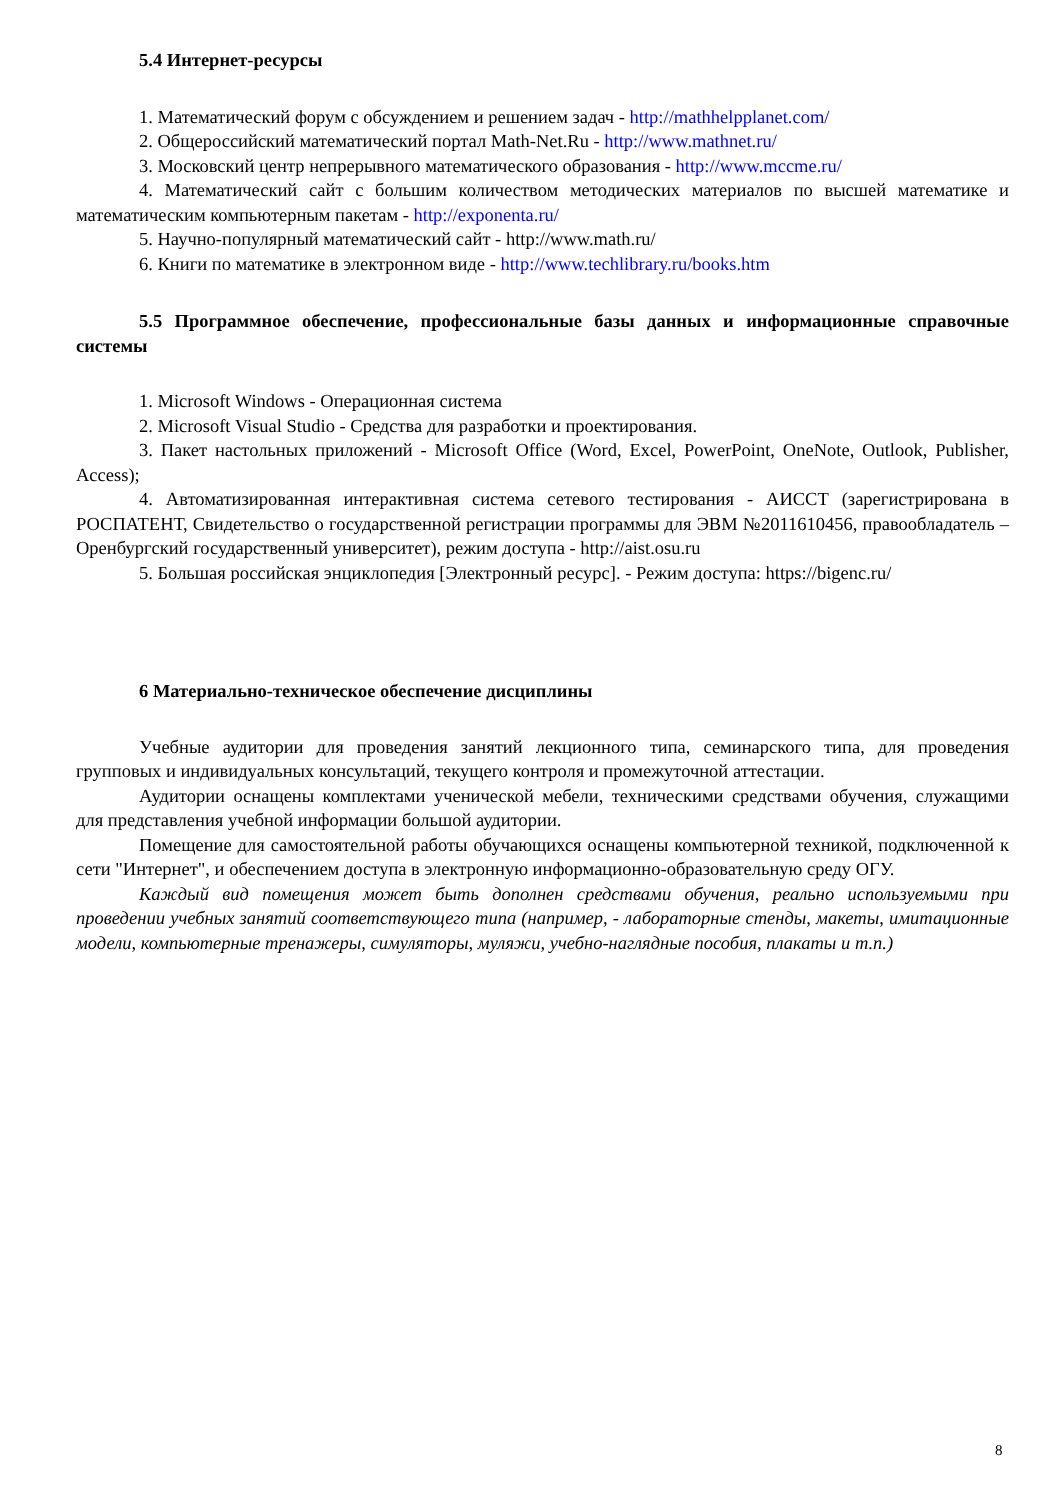5.4 Интернет-ресурсы
1. Математический форум с обсуждением и решением задач - http://mathhelpplanet.com/
2. Общероссийский математический портал Math-Net.Ru - http://www.mathnet.ru/
3. Московский центр непрерывного математического образования - http://www.mccme.ru/
4. Математический сайт с большим количеством методических материалов по высшей математике и математическим компьютерным пакетам - http://exponenta.ru/
5. Научно-популярный математический сайт - http://www.math.ru/
6. Книги по математике в электронном виде - http://www.techlibrary.ru/books.htm
5.5 Программное обеспечение, профессиональные базы данных и информационные справочные системы
1. Microsoft Windows - Операционная система
2. Microsoft Visual Studio - Средства для разработки и проектирования.
3. Пакет настольных приложений - Microsoft Office (Word, Excel, PowerPoint, OneNote, Outlook, Publisher, Access);
4. Автоматизированная интерактивная система сетевого тестирования - АИССТ (зарегистрирована в РОСПАТЕНТ, Свидетельство о государственной регистрации программы для ЭВМ №2011610456, правообладатель – Оренбургский государственный университет), режим доступа - http://aist.osu.ru
5. Большая российская энциклопедия [Электронный ресурс]. - Режим доступа: https://bigenc.ru/
6 Материально-техническое обеспечение дисциплины
Учебные аудитории для проведения занятий лекционного типа, семинарского типа, для проведения групповых и индивидуальных консультаций, текущего контроля и промежуточной аттестации.
Аудитории оснащены комплектами ученической мебели, техническими средствами обучения, служащими для представления учебной информации большой аудитории.
Помещение для самостоятельной работы обучающихся оснащены компьютерной техникой, подключенной к сети "Интернет", и обеспечением доступа в электронную информационно-образовательную среду ОГУ.
Каждый вид помещения может быть дополнен средствами обучения, реально используемыми при проведении учебных занятий соответствующего типа (например, - лабораторные стенды, макеты, имитационные модели, компьютерные тренажеры, симуляторы, муляжи, учебно-наглядные пособия, плакаты и т.п.)
8